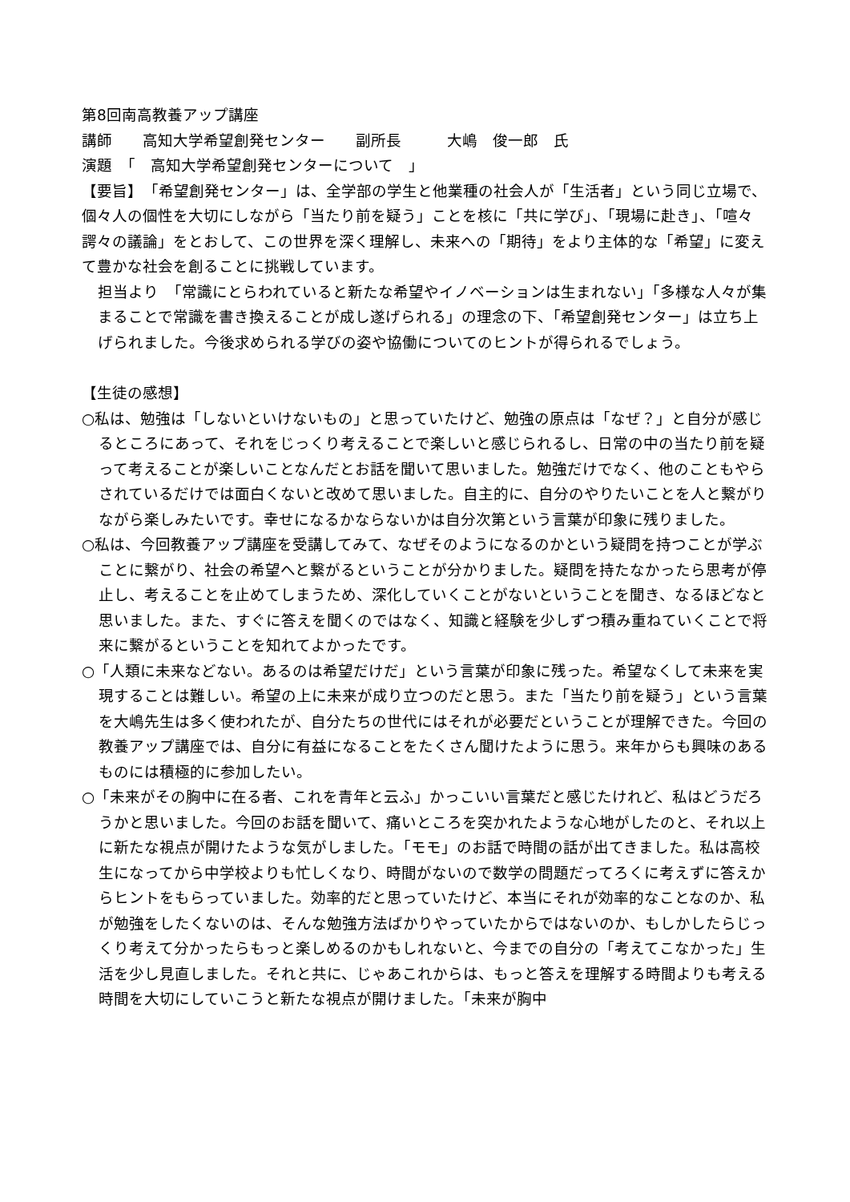第8回南高教養アップ講座
講師　　高知大学希望創発センター　　副所長　　　大嶋　俊一郎　氏
演題　「　高知大学希望創発センターについて　」
【要旨】　「希望創発センター」は、全学部の学生と他業種の社会人が「生活者」という同じ立場で、個々人の個性を大切にしながら「当たり前を疑う」ことを核に「共に学び」、「現場に赴き」、「喧々諤々の議論」をとおして、この世界を深く理解し、未来への「期待」をより主体的な「希望」に変えて豊かな社会を創ることに挑戦しています。
担当より　「常識にとらわれていると新たな希望やイノベーションは生まれない」「多様な人々が集まることで常識を書き換えることが成し遂げられる」の理念の下、「希望創発センター」は立ち上げられました。今後求められる学びの姿や協働についてのヒントが得られるでしょう。
【生徒の感想】
○私は、勉強は「しないといけないもの」と思っていたけど、勉強の原点は「なぜ？」と自分が感じるところにあって、それをじっくり考えることで楽しいと感じられるし、日常の中の当たり前を疑って考えることが楽しいことなんだとお話を聞いて思いました。勉強だけでなく、他のこともやらされているだけでは面白くないと改めて思いました。自主的に、自分のやりたいことを人と繋がりながら楽しみたいです。幸せになるかならないかは自分次第という言葉が印象に残りました。
○私は、今回教養アップ講座を受講してみて、なぜそのようになるのかという疑問を持つことが学ぶことに繋がり、社会の希望へと繋がるということが分かりました。疑問を持たなかったら思考が停止し、考えることを止めてしまうため、深化していくことがないということを聞き、なるほどなと思いました。また、すぐに答えを聞くのではなく、知識と経験を少しずつ積み重ねていくことで将来に繋がるということを知れてよかったです。
○「人類に未来などない。あるのは希望だけだ」という言葉が印象に残った。希望なくして未来を実現することは難しい。希望の上に未来が成り立つのだと思う。また「当たり前を疑う」という言葉を大嶋先生は多く使われたが、自分たちの世代にはそれが必要だということが理解できた。今回の教養アップ講座では、自分に有益になることをたくさん聞けたように思う。来年からも興味のあるものには積極的に参加したい。
○「未来がその胸中に在る者、これを青年と云ふ」かっこいい言葉だと感じたけれど、私はどうだろうかと思いました。今回のお話を聞いて、痛いところを突かれたような心地がしたのと、それ以上に新たな視点が開けたような気がしました。「モモ」のお話で時間の話が出てきました。私は高校生になってから中学校よりも忙しくなり、時間がないので数学の問題だってろくに考えずに答えからヒントをもらっていました。効率的だと思っていたけど、本当にそれが効率的なことなのか、私が勉強をしたくないのは、そんな勉強方法ばかりやっていたからではないのか、もしかしたらじっくり考えて分かったらもっと楽しめるのかもしれないと、今までの自分の「考えてこなかった」生活を少し見直しました。それと共に、じゃあこれからは、もっと答えを理解する時間よりも考える時間を大切にしていこうと新たな視点が開けました。「未来が胸中